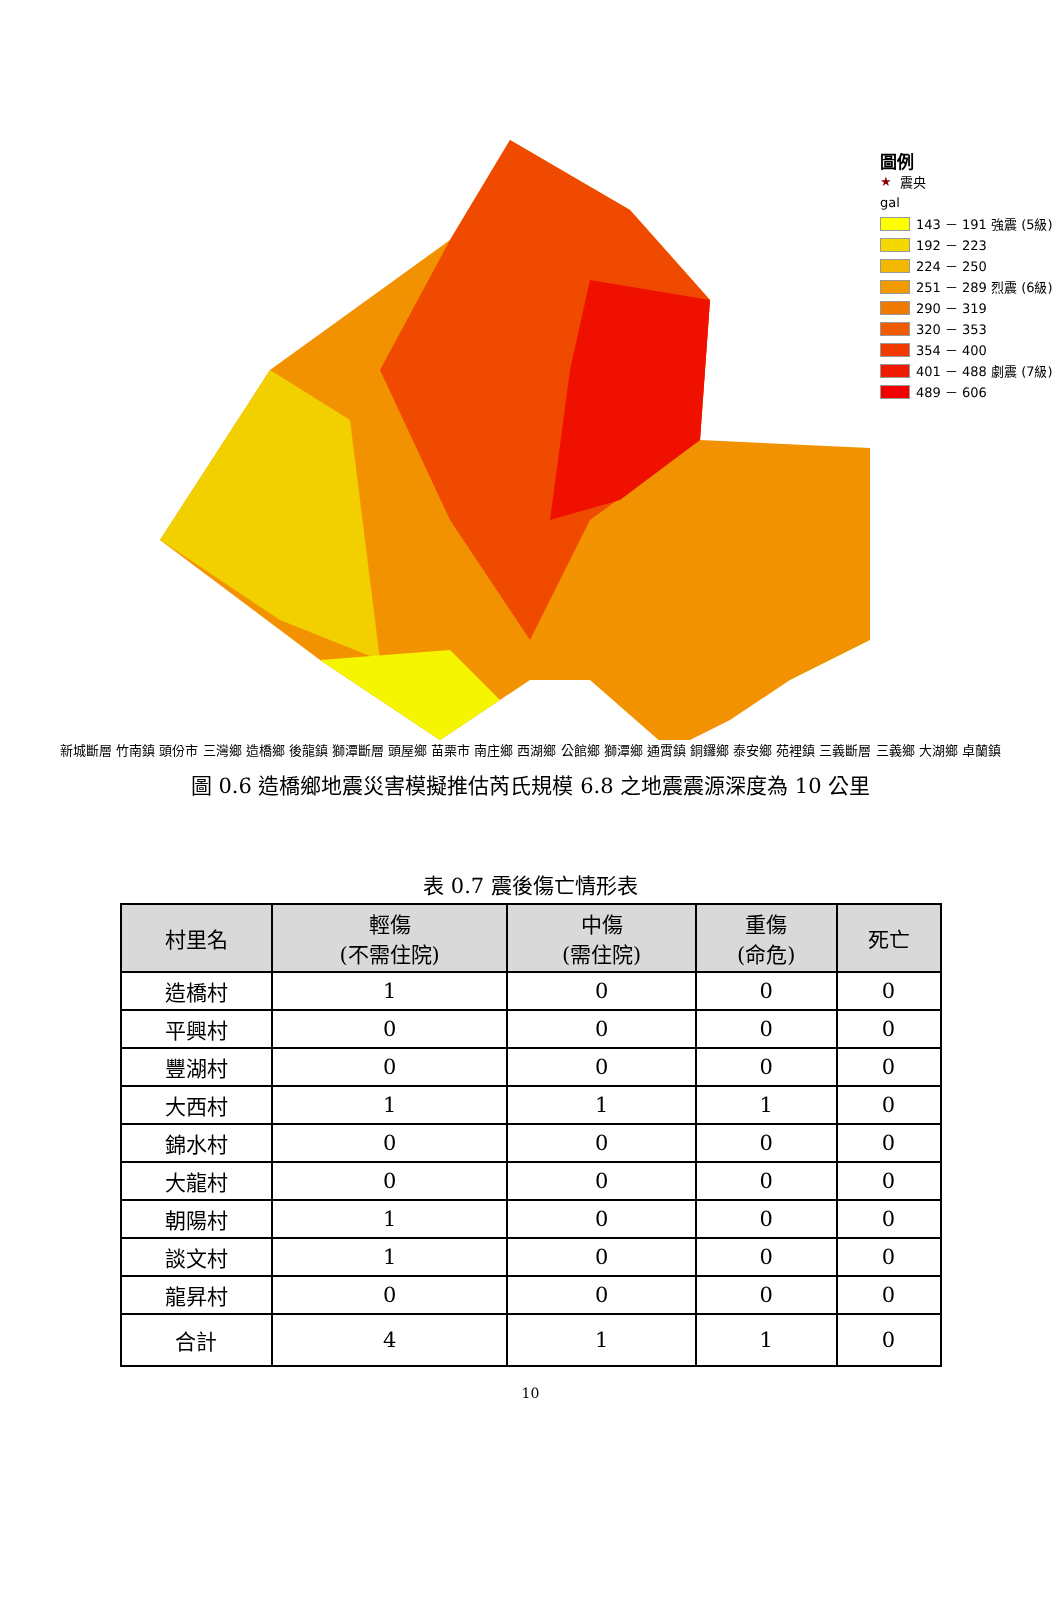圖例
★ 震央
gal
143 － 191 強震 (5級)
192 － 223
224 － 250
251 － 289 烈震 (6級)
290 － 319
320 － 353
354 － 400
401 － 488 劇震 (7級)
489 － 606
新城斷層 竹南鎮 頭份市 三灣鄉 造橋鄉 後龍鎮 獅潭斷層 頭屋鄉 苗栗市 南庄鄉 西湖鄉 公館鄉 獅潭鄉 通霄鎮 銅鑼鄉 泰安鄉 苑裡鎮 三義斷層 三義鄉 大湖鄉 卓蘭鎮
圖 0.6 造橋鄉地震災害模擬推估芮氏規模 6.8 之地震震源深度為 10 公里
表 0.7 震後傷亡情形表
| 村里名 | 輕傷 (不需住院) | 中傷 (需住院) | 重傷 (命危) | 死亡 |
| --- | --- | --- | --- | --- |
| 造橋村 | 1 | 0 | 0 | 0 |
| 平興村 | 0 | 0 | 0 | 0 |
| 豐湖村 | 0 | 0 | 0 | 0 |
| 大西村 | 1 | 1 | 1 | 0 |
| 錦水村 | 0 | 0 | 0 | 0 |
| 大龍村 | 0 | 0 | 0 | 0 |
| 朝陽村 | 1 | 0 | 0 | 0 |
| 談文村 | 1 | 0 | 0 | 0 |
| 龍昇村 | 0 | 0 | 0 | 0 |
| 合計 | 4 | 1 | 1 | 0 |
10